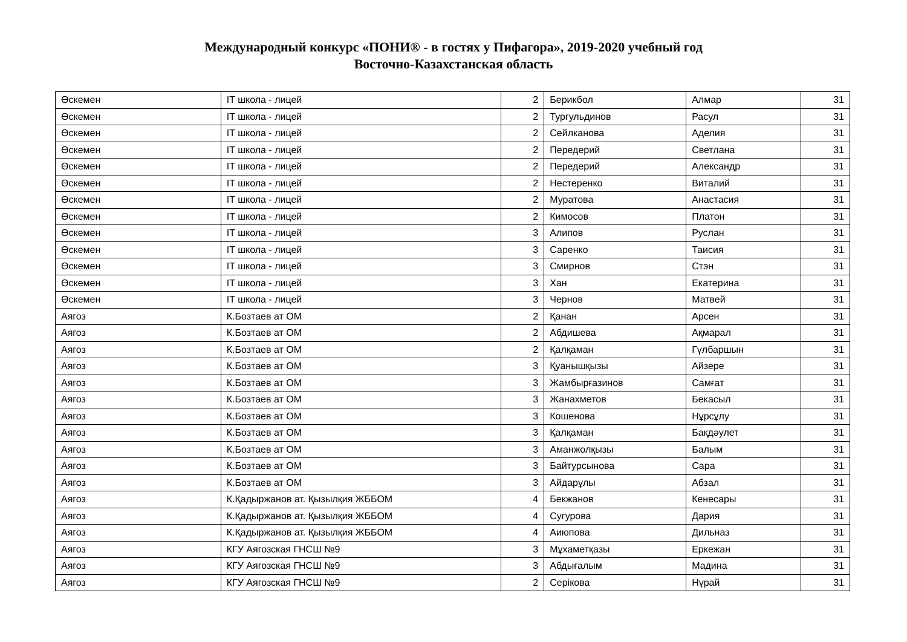Международный конкурс «ПОНИ® - в гостях у Пифагора», 2019-2020 учебный год
Восточно-Казахстанская область
| Өскемен | IT школа - лицей | 2 | Берикбол | Алмар | 31 |
| Өскемен | IT школа - лицей | 2 | Тургульдинов | Расул | 31 |
| Өскемен | IT школа - лицей | 2 | Сейлканова | Аделия | 31 |
| Өскемен | IT школа - лицей | 2 | Передерий | Светлана | 31 |
| Өскемен | IT школа - лицей | 2 | Передерий | Александр | 31 |
| Өскемен | IT школа - лицей | 2 | Нестеренко | Виталий | 31 |
| Өскемен | IT школа - лицей | 2 | Муратова | Анастасия | 31 |
| Өскемен | IT школа - лицей | 2 | Кимосов | Платон | 31 |
| Өскемен | IT школа - лицей | 3 | Алипов | Руслан | 31 |
| Өскемен | IT школа - лицей | 3 | Саренко | Таисия | 31 |
| Өскемен | IT школа - лицей | 3 | Смирнов | Стэн | 31 |
| Өскемен | IT школа - лицей | 3 | Хан | Екатерина | 31 |
| Өскемен | IT школа - лицей | 3 | Чернов | Матвей | 31 |
| Аягоз | К.Бозтаев ат ОМ | 2 | Қанан | Арсен | 31 |
| Аягоз | К.Бозтаев ат ОМ | 2 | Абдишева | Ақмарал | 31 |
| Аягоз | К.Бозтаев ат ОМ | 2 | Қалқаман | Гүлбаршын | 31 |
| Аягоз | К.Бозтаев ат ОМ | 3 | Қуанышқызы | Айзере | 31 |
| Аягоз | К.Бозтаев ат ОМ | 3 | Жамбырғазинов | Самғат | 31 |
| Аягоз | К.Бозтаев ат ОМ | 3 | Жанахметов | Бекасыл | 31 |
| Аягоз | К.Бозтаев ат ОМ | 3 | Кошенова | Нұрсұлу | 31 |
| Аягоз | К.Бозтаев ат ОМ | 3 | Қалқаман | Бақдәулет | 31 |
| Аягоз | К.Бозтаев ат ОМ | 3 | Аманжолқызы | Балым | 31 |
| Аягоз | К.Бозтаев ат ОМ | 3 | Байтурсынова | Сара | 31 |
| Аягоз | К.Бозтаев ат ОМ | 3 | Айдарұлы | Абзал | 31 |
| Аягоз | К.Қадыржанов ат. Қызылқия ЖББОМ | 4 | Бекжанов | Кенесары | 31 |
| Аягоз | К.Қадыржанов ат. Қызылқия ЖББОМ | 4 | Сугурова | Дария | 31 |
| Аягоз | К.Қадыржанов ат. Қызылқия ЖББОМ | 4 | Аиюпова | Дильназ | 31 |
| Аягоз | КГУ Аягозская ГНСШ №9 | 3 | Мұхаметқазы | Еркежан | 31 |
| Аягоз | КГУ Аягозская ГНСШ №9 | 3 | Абдығалым | Мадина | 31 |
| Аягоз | КГУ Аягозская ГНСШ №9 | 2 | Серікова | Нұрай | 31 |